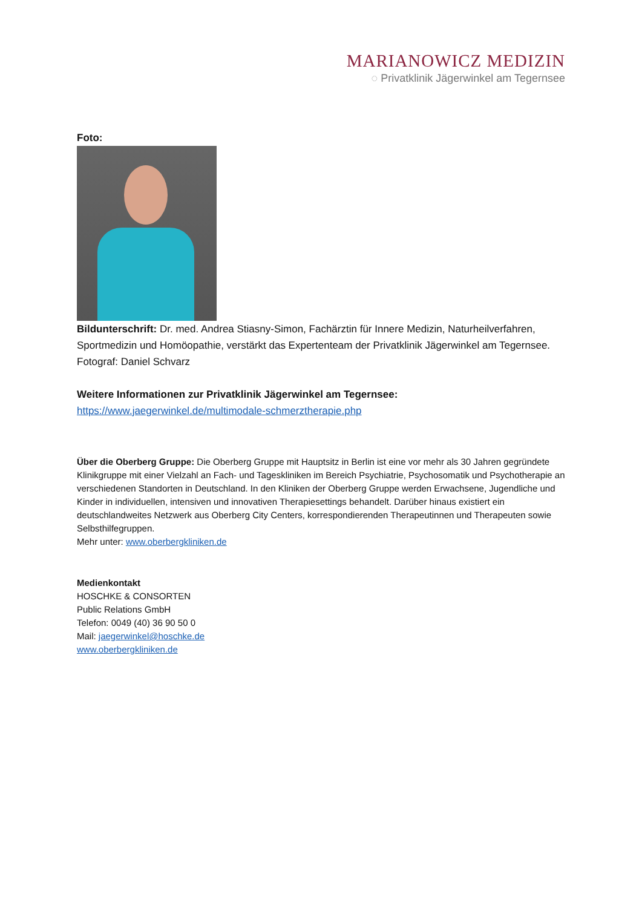MARIANOWICZ MEDIZIN
◌ Privatklinik Jägerwinkel am Tegernsee
Foto:
Bildunterschrift: Dr. med. Andrea Stiasny-Simon, Fachärztin für Innere Medizin, Naturheilverfahren, Sportmedizin und Homöopathie, verstärkt das Expertenteam der Privatklinik Jägerwinkel am Tegernsee. Fotograf: Daniel Schvarz
Weitere Informationen zur Privatklinik Jägerwinkel am Tegernsee:
https://www.jaegerwinkel.de/multimodale-schmerztherapie.php
Über die Oberberg Gruppe: Die Oberberg Gruppe mit Hauptsitz in Berlin ist eine vor mehr als 30 Jahren gegründete Klinikgruppe mit einer Vielzahl an Fach- und Tageskliniken im Bereich Psychiatrie, Psychosomatik und Psychotherapie an verschiedenen Standorten in Deutschland. In den Kliniken der Oberberg Gruppe werden Erwachsene, Jugendliche und Kinder in individuellen, intensiven und innovativen Therapiesettings behandelt. Darüber hinaus existiert ein deutschlandweites Netzwerk aus Oberberg City Centers, korrespondierenden Therapeutinnen und Therapeuten sowie Selbsthilfegruppen.
Mehr unter: www.oberbergkliniken.de
Medienkontakt
HOSCHKE & CONSORTEN
Public Relations GmbH
Telefon: 0049 (40) 36 90 50 0
Mail: jaegerwinkel@hoschke.de
www.oberbergkliniken.de